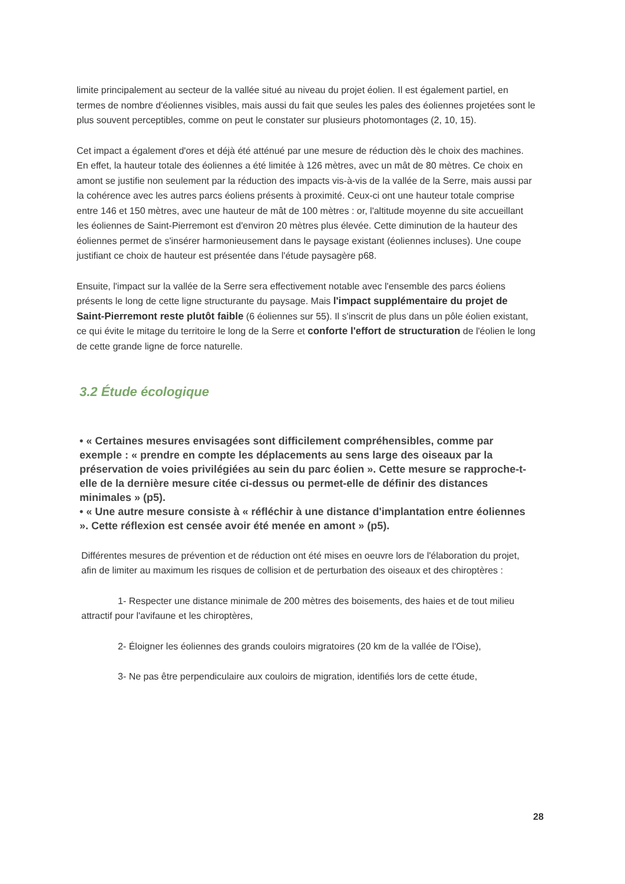limite principalement au secteur de la vallée situé au niveau du projet éolien. Il est également partiel, en termes de nombre d'éoliennes visibles, mais aussi du fait que seules les pales des éoliennes projetées sont le plus souvent perceptibles, comme on peut le constater sur plusieurs photomontages (2, 10, 15).
Cet impact a également d'ores et déjà été atténué par une mesure de réduction dès le choix des machines. En effet, la hauteur totale des éoliennes a été limitée à 126 mètres, avec un mât de 80 mètres. Ce choix en amont se justifie non seulement par la réduction des impacts vis-à-vis de la vallée de la Serre, mais aussi par la cohérence avec les autres parcs éoliens présents à proximité. Ceux-ci ont une hauteur totale comprise entre 146 et 150 mètres, avec une hauteur de mât de 100 mètres : or, l'altitude moyenne du site accueillant les éoliennes de Saint-Pierremont est d'environ 20 mètres plus élevée. Cette diminution de la hauteur des éoliennes permet de s'insérer harmonieusement dans le paysage existant (éoliennes incluses). Une coupe justifiant ce choix de hauteur est présentée dans l'étude paysagère p68.
Ensuite, l'impact sur la vallée de la Serre sera effectivement notable avec l'ensemble des parcs éoliens présents le long de cette ligne structurante du paysage. Mais l'impact supplémentaire du projet de Saint-Pierremont reste plutôt faible (6 éoliennes sur 55). Il s'inscrit de plus dans un pôle éolien existant, ce qui évite le mitage du territoire le long de la Serre et conforte l'effort de structuration de l'éolien le long de cette grande ligne de force naturelle.
3.2 Étude écologique
• « Certaines mesures envisagées sont difficilement compréhensibles, comme par exemple : « prendre en compte les déplacements au sens large des oiseaux par la préservation de voies privilégiées au sein du parc éolien ». Cette mesure se rapproche-t-elle de la dernière mesure citée ci-dessus ou permet-elle de définir des distances minimales » (p5).
• « Une autre mesure consiste à « réfléchir à une distance d'implantation entre éoliennes ». Cette réflexion est censée avoir été menée en amont » (p5).
Différentes mesures de prévention et de réduction ont été mises en oeuvre lors de l'élaboration du projet, afin de limiter au maximum les risques de collision et de perturbation des oiseaux et des chiroptères :
1- Respecter une distance minimale de 200 mètres des boisements, des haies et de tout milieu attractif pour l'avifaune et les chiroptères,
2- Éloigner les éoliennes des grands couloirs migratoires (20 km de la vallée de l'Oise),
3- Ne pas être perpendiculaire aux couloirs de migration, identifiés lors de cette étude,
28